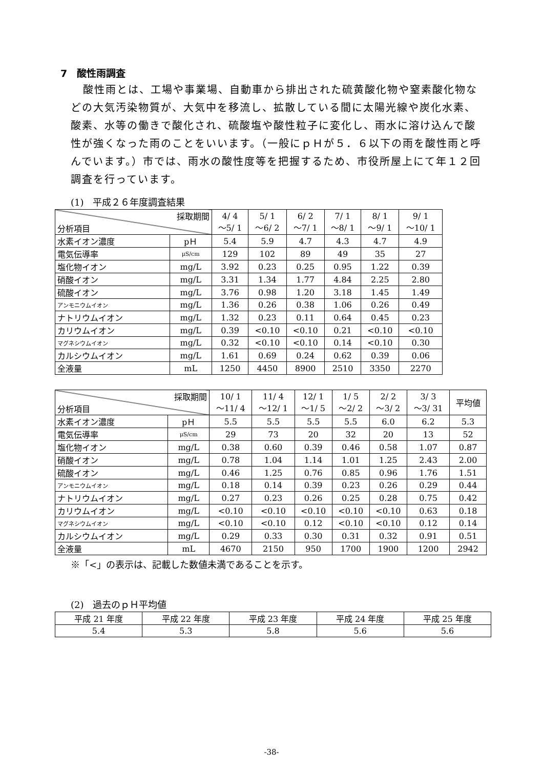7　酸性雨調査
酸性雨とは、工場や事業場、自動車から排出された硫黄酸化物や窒素酸化物などの大気汚染物質が、大気中を移流し、拡散している間に太陽光線や炭化水素、酸素、水等の働きで酸化され、硫酸塩や酸性粒子に変化し、雨水に溶け込んで酸性が強くなった雨のことをいいます。（一般にｐＨが５．６以下の雨を酸性雨と呼んでいます。）市では、雨水の酸性度等を把握するため、市役所屋上にて年１２回調査を行っています。
(1)　平成２６年度調査結果
| 採取期間 分析項目 | | 4/ 4 ～5/ 1 | 5/ 1 ～6/ 2 | 6/ 2 ～7/ 1 | 7/ 1 ～8/ 1 | 8/ 1 ～9/ 1 | 9/ 1 ～10/ 1 |
| --- | --- | --- | --- | --- | --- | --- | --- |
| 水素イオン濃度 | pＨ | 5.4 | 5.9 | 4.7 | 4.3 | 4.7 | 4.9 |
| 電気伝導率 | μS/cm | 129 | 102 | 89 | 49 | 35 | 27 |
| 塩化物イオン | mg/L | 3.92 | 0.23 | 0.25 | 0.95 | 1.22 | 0.39 |
| 硝酸イオン | mg/L | 3.31 | 1.34 | 1.77 | 4.84 | 2.25 | 2.80 |
| 硫酸イオン | mg/L | 3.76 | 0.98 | 1.20 | 3.18 | 1.45 | 1.49 |
| アンモニウムイオン | mg/L | 1.36 | 0.26 | 0.38 | 1.06 | 0.26 | 0.49 |
| ナトリウムイオン | mg/L | 1.32 | 0.23 | 0.11 | 0.64 | 0.45 | 0.23 |
| カリウムイオン | mg/L | 0.39 | <0.10 | <0.10 | 0.21 | <0.10 | <0.10 |
| マグネシウムイオン | mg/L | 0.32 | <0.10 | <0.10 | 0.14 | <0.10 | 0.30 |
| カルシウムイオン | mg/L | 1.61 | 0.69 | 0.24 | 0.62 | 0.39 | 0.06 |
| 全液量 | mL | 1250 | 4450 | 8900 | 2510 | 3350 | 2270 |
| 採取期間 分析項目 | | 10/ 1 ～11/ 4 | 11/ 4 ～12/ 1 | 12/ 1 ～1/ 5 | 1/ 5 ～2/ 2 | 2/ 2 ～3/ 2 | 3/ 3 ～3/ 31 | 平均値 |
| --- | --- | --- | --- | --- | --- | --- | --- | --- |
| 水素イオン濃度 | pＨ | 5.5 | 5.5 | 5.5 | 5.5 | 6.0 | 6.2 | 5.3 |
| 電気伝導率 | μS/cm | 29 | 73 | 20 | 32 | 20 | 13 | 52 |
| 塩化物イオン | mg/L | 0.38 | 0.60 | 0.39 | 0.46 | 0.58 | 1.07 | 0.87 |
| 硝酸イオン | mg/L | 0.78 | 1.04 | 1.14 | 1.01 | 1.25 | 2.43 | 2.00 |
| 硫酸イオン | mg/L | 0.46 | 1.25 | 0.76 | 0.85 | 0.96 | 1.76 | 1.51 |
| アンモニウムイオン | mg/L | 0.18 | 0.14 | 0.39 | 0.23 | 0.26 | 0.29 | 0.44 |
| ナトリウムイオン | mg/L | 0.27 | 0.23 | 0.26 | 0.25 | 0.28 | 0.75 | 0.42 |
| カリウムイオン | mg/L | <0.10 | <0.10 | <0.10 | <0.10 | <0.10 | 0.63 | 0.18 |
| マグネシウムイオン | mg/L | <0.10 | <0.10 | 0.12 | <0.10 | <0.10 | 0.12 | 0.14 |
| カルシウムイオン | mg/L | 0.29 | 0.33 | 0.30 | 0.31 | 0.32 | 0.91 | 0.51 |
| 全液量 | mL | 4670 | 2150 | 950 | 1700 | 1900 | 1200 | 2942 |
※「<」の表示は、記載した数値未満であることを示す。
(2)　過去のｐＨ平均値
| 平成 21 年度 | 平成 22 年度 | 平成 23 年度 | 平成 24 年度 | 平成 25 年度 |
| --- | --- | --- | --- | --- |
| 5.4 | 5.3 | 5.8 | 5.6 | 5.6 |
-38-